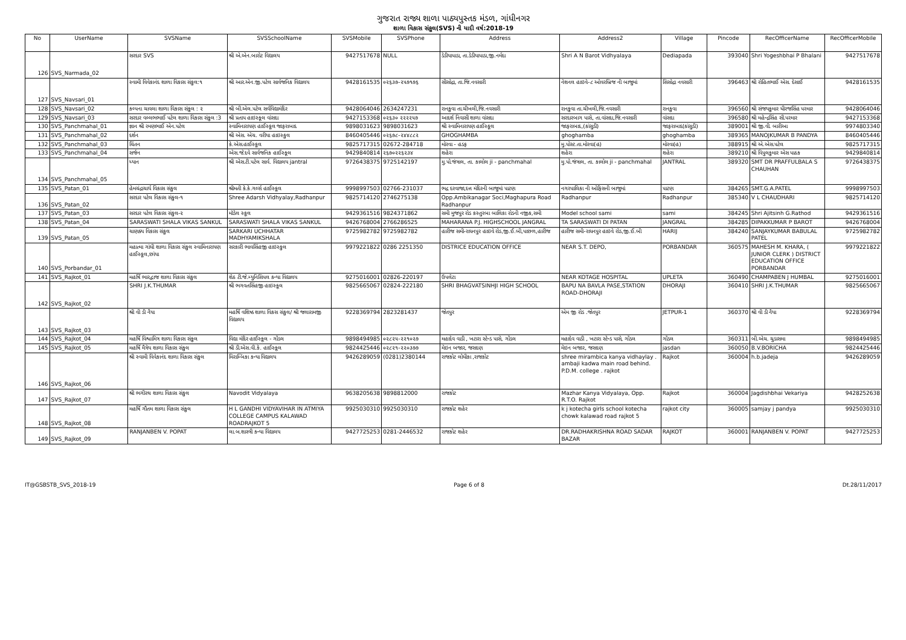ગુજરાત રાજ્ય શાળા પાઠ્યપુસ્તક મંડળ, ગાંધીનગર
શાળા વિકાસ સંકુલ(SVS) ની યાદી વર્ષ:2018-19
| No | UserName | SVSName | SVSSchoolName | SVSMobile | SVSPhone | Address | Address2 | Village | Pincode | RecOfficerName | RecOfficerMobile |
| --- | --- | --- | --- | --- | --- | --- | --- | --- | --- | --- | --- |
| 126 | SVS_Narmada_02 | સરદાર SVS | શ્રી એ.એન.બારોટ વિદ્યાલય | 9427517678 | NULL | ડેડીયાપાડા, તા.ડેડીયાપાડા,જી.નર્મદા | Shri A N Barot Vidhyalaya | Dediapada | 393040 | Shri Yogeshbhai P Bhalani | 9427517678 |
| 127 | SVS_Navsari_01 | સ્વામી વિવેકાનંદ શાળા વિકાસ સંકુલ:૧ | શ્રી આર.એન.જી.પટેલ સાર્વજનિક વિદ્યાલય | 9428161535 | ૦૨૬૩૭-૨૫૭૧૭૬ | સીસોદ્રા, તા.જિ.નવસારી | નેશનલ હાઇવે-૮ ઓવરબ્રિજ ની બાજુમાં | સિસોદ્રા નવસારી | 396463 | શ્રી રોહિતભાઈ એસ. દેસાઈ | 9428161535 |
| 128 | SVS_Navsari_02 | કલ્પના ચાવલા શાળા વિકાસ સંકુલ : ૨ | શ્રી બી.એલ.પટેલ સર્વવિદ્યામંદિર | 9428064046 | 2634247231 | રાનકુવા તા.ચીખલી,જિ.નવસારી | રાનકુવા તા.ચીખલી,જિ.નવસારી | રાનકુવા | 396560 | શ્રી સંજયકુમાર ધીરજસિંહ પરમાર | 9428064046 |
| 129 | SVS_Navsari_03 | સરદાર વલ્લભભાઈ પટેલ શાળા વિકાસ સંકુલ :3 | શ્રી પ્રતાપ હાઇસ્કૂલ વાંસદા | 9427153368 | ૦૨૬૩૦ ૨૨૨૨૫૭ | આદર્શ નિવાસી શાળા વાંસદા | સરદારબાગ પાસે, તા.વાંસદા,જિ.નવસારી | વાંસદા | 396580 | શ્રી મહેન્દ્રસિંહ સી.પરમાર | 9427153368 |
| 130 | SVS_Panchmahal_01 | જ્ઞાન શ્રી રમણભાઈ એન.પટેલ | સ્વામિનારાયણ હાઈસ્કૂલ જાફરાબાદ | 9898031623 | 9898031623 | શ્રી સ્વામિનારાયણ હાઈસ્કૂલ | જાફરાબાદ,(કાંસુડી) | જાફરાબાદ(કાંસુડી) | 389001 | શ્રી જી.વી. બારીઆ | 9974803340 |
| 131 | SVS_Panchmahal_02 | દર્શન | શ્રી એસ. એચ. વરીયા હાઇસ્કુલ | 8460405446 | ૦૨૬૭૮-૨૪૪૮૮૨ | GHOGHAMBA | ghoghamba | ghoghamba | 389365 | MANOJKUMAR B PANDYA | 8460405446 |
| 132 | SVS_Panchmahal_03 | ચિંતન | કે.એસ.હાઈસ્કૂલ | 9825717315 | 02672-284718 | મોરવા - હડફ | મુ.પોસ્ટ.તા.મોરવા(હ) | મોરવા(હ) | 388915 | શ્રી એ.એસ.પટેલ | 9825717315 |
| 133 | SVS_Panchmahal_04 | સર્જન | એસ.જે.દવે સાર્વજનિક હાઈસ્કૂલ | 9429840814 | ૨૬૭૦૨૨૬૨૩૪ | શહેરા | શહેરા | શહેરા | 389210 | શ્રી વિપુલકુમાર એસ પાઠક | 9429840814 |
| 134 | SVS_Panchmahal_05 | ધ્યાન | શ્રી એસ.ટી.પટેલ સાર્વ. વિદ્યાલય jantral | 9726438375 | 9725142197 | મુ.પો.જંત્રાલ, તા. કાલોલ ji - panchmahal | મુ.પો.જંત્રાલ, તા. કાલોલ ji - panchmahal | JANTRAL | 389320 | SMT DR PRAFFULBALA S CHAUHAN | 9726438375 |
| 135 | SVS_Patan_01 | હેમચંદ્રાચાર્ય વિકાસ સંકુલ | શ્રીમતી કે.કે.ગર્લ્સ હાઈસ્કૂલ | 9998997503 | 02766-231037 | ભદ્ર દરવાજા,દત્ત મંદિરની બાજુમાં પાટણ | નગરપાલિકા ની ઓફિસની બાજુમાં | પાટણ | 384265 | SMT.G.A.PATEL | 9998997503 |
| 136 | SVS_Patan_02 | સરદાર પટેલ વિકાસ સંકુલ-૧ | Shree Adarsh Vidhyalay,Radhanpur | 9825714120 | 2746275138 | Opp.Ambikanagar Soci,Maghapura Road Radhanpur | Radhanpur | Radhanpur | 385340 | V L CHAUDHARI | 9825714120 |
| 137 | SVS_Patan_03 | સરદાર પટેલ વિકાસ સંકુલ-૨ | મૉડેલ સ્કૂલ | 9429361516 | 9824371862 | સમી મુજપુર રોડ કસ્તુરબા બાલિકા રોડની નજીક,સમી | Model school sami | sami | 384245 | Shri Ajitsinh G.Rathod | 9429361516 |
| 138 | SVS_Patan_04 | SARASWATI SHALA VIKAS SANKUL | SARASWATI SHALA VIKAS SANKUL | 9426768004 | 2766286525 | MAHARANA P.J. HIGHSCHOOL JANGRAL | TA SARASWATI DI PATAN | JANGRAL | 384285 | DIPAKKUMAR P BAROT | 9426768004 |
| 139 | SVS_Patan_05 | ચાણક્ય વિકાસ સંકુલ | SARKARI UCHHATAR MADHYAMIKSHALA | 9725982782 | 9725982782 | હારીજ સમી-રાધનપુર હાઇવે રોડ,જી.ઈ.બી,પાછળ,હારીજ | હારીજ સમી-રાધનપુર હાઇવે રોડ,જી.ઈ.બી | HARIJ | 384240 | SANJAYKUMAR BABULAL PATEL | 9725982782 |
| 140 | SVS_Porbandar_01 | મહાત્મા ગાંધી શાળા વિકાસ સંકુલ સ્વામિનારાયણ હાઈસ્કૂલ,છાંયા | સરકારી ભાવસિંહજી હાઇસ્કુલ | 9979221822 | 0286 2251350 | DISTRICE EDUCATION OFFICE | NEAR S.T. DEPO, | PORBANDAR | 360575 | MAHESH M. KHARA, ( JUNIOR CLERK ) DISTRICT EDUCATION OFFICE PORBANDAR | 9979221822 |
| 141 | SVS_Rajkot_01 | મહર્ષિ ભારદ્વાજ શાળા વિકાસ સંકુલ | શેઠ ટી.જે.મ્યુનિસિપલ કન્યા વિદ્યાલય | 9275016001 | 02826-220197 | ઉપલેટા | NEAR KOTAGE HOSPITAL | UPLETA | 360490 | CHAMPABEN J HUMBAL | 9275016001 |
| 142 | SVS_Rajkot_02 | SHRI J.K.THUMAR | શ્રી ભગવતસિંહજી હાઇસ્કૂલ | 9825665067 | 02824-222180 | SHRI BHAGVATSINHJI HIGH SCHOOL | BAPU NA BAVLA PASE,STATION ROAD-DHORAJI | DHORAJI | 360410 | SHRI J.K.THUMAR | 9825665067 |
| 143 | SVS_Rajkot_03 | શ્રી વી ડી નૈયા | મહર્ષિ વશિષ્ઠ શાળા વિકસ સંકુલ/ શ્રી જલારામજી વિદ્યાલય | 9228369794 | 2823281437 | જેતપુર | એમ જી રોડ .જેતપુર | JETPUR-1 | 360370 | શ્રી વી ડી નૈયા | 9228369794 |
| 144 | SVS_Rajkot_04 | મહર્ષિ વિશ્વામિત્ર શાળા વિકાસ સંકુલ | વિદ્યા મંદિર હાઈસ્કૂલ - ગોંડલ | 9898494985 | ૦૨૮૨૫-૨૨૧૦૨૭ | મહાદેવ વાડી , ખટારા સ્ટેન્ડ પાસે, ગોંડલ | મહાદેવ વાડી , ખટારા સ્ટેન્ડ પાસે, ગોંડલ | ગોંડલ | 360311 | બી.એચ. ચુડાસમા | 9898494985 |
| 145 | SVS_Rajkot_05 | મહર્ષિ મૈત્રેય શાળા વિકાસ સંકુલ | શ્રી ડી.એસ.વી.કે. હાઈસ્કૂલ | 9824425446 | ૦૨૮૨૧-૨૨૦૩૭૭ | મેઇન બજાર, જસદણ | મેઇન બજાર, જસદણ | jasdan | 360050 | B.V.BORICHA | 9824425446 |
| 146 | SVS_Rajkot_06 | શ્રી સ્વામી વિવેકાનંદ શાળા વિકાસ સંકુલ | મિરામ્બિકા કન્યા વિદ્યાલય | 9426289059 | (0281)2380144 | રાજકોટ લોધીકા ,રાજકોટ | shree mirambica kanya vidhaylay . ambaji kadwa main road behind. P.D.M. college . rajkot | Rajkot | 360004 | h.b.jadeja | 9426289059 |
| 147 | SVS_Rajkot_07 | શ્રી ભગીરથ શાળા વિકાસ સંકુલ | Navodit Vidyalaya | 9638205638 | 9898812000 | રાજકોટ | Mazhar Kanya Vidyalaya, Opp. R.T.O. Rajkot | Rajkot | 360004 | Jagdishbhai Vekariya | 9428252638 |
| 148 | SVS_Rajkot_08 | મહર્ષિ ગૌતમ શાળા વિકાસ સંકુલ | H L GANDHI VIDYAVIHAR IN ATMIYA COLLEGE CAMPUS KALAWAD ROADRAJKOT 5 | 9925030310 | 9925030310 | રાજકોટ શહેર | k j kotecha girls school kotecha chowk kalawad road rajkot 5 | rajkot city | 360005 | samjay j pandya | 9925030310 |
| 149 | SVS_Rajkot_09 | RANJANBEN V. POPAT | લા.બ.શાસ્ત્રી કન્યા વિદ્યાલય | 9427725253 | 0281-2446532 | રાજકોટ શહેર | DR.RADHAKRISHNA ROAD SADAR BAZAR | RAJKOT | 360001 | RANJANBEN V. POPAT | 9427725253 |
IT@GSBSTB_SVS_2018-19 Page 6 of 8 Dt.28/11/2017